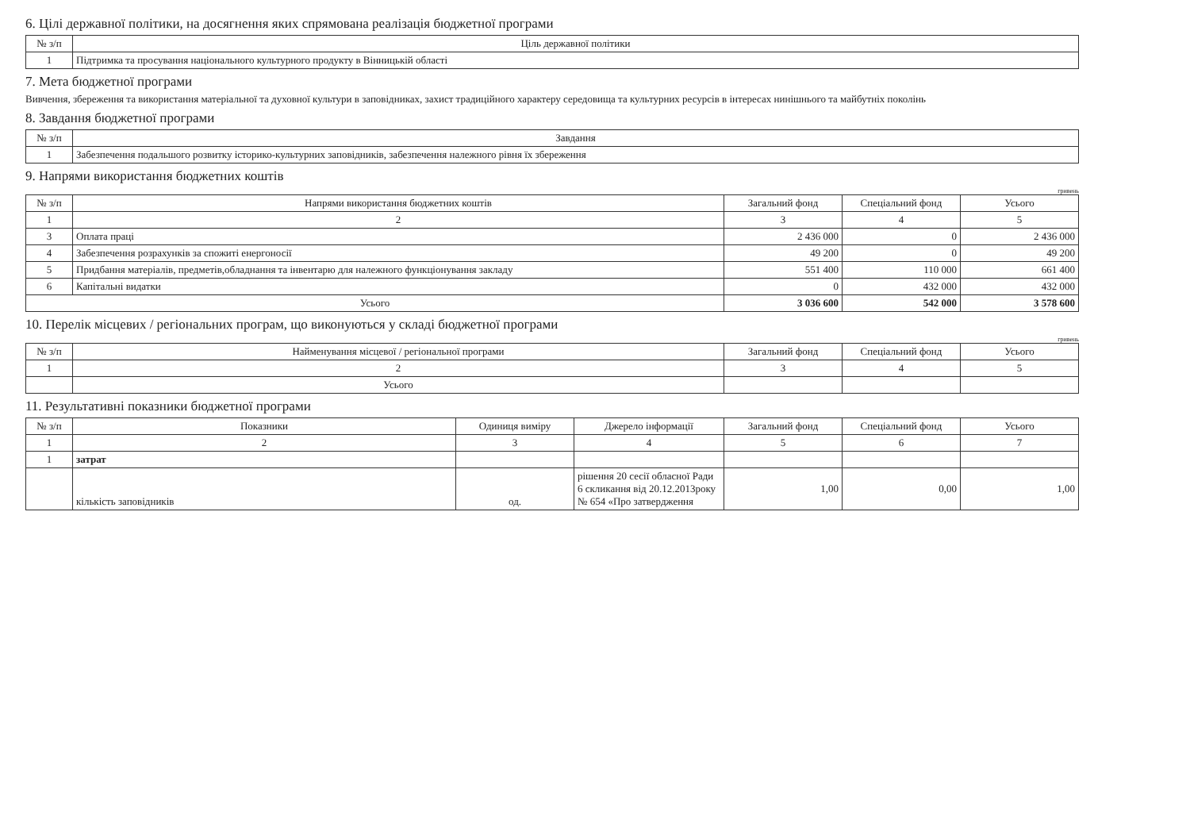6. Цілі державної політики, на досягнення яких спрямована реалізація бюджетної програми
| № з/п | Ціль державної політики |
| --- | --- |
| 1 | Підтримка та просування національного культурного продукту в Вінницькій області |
7. Мета бюджетної програми
Вивчення, збереження та використання матеріальної та духовної культури в заповідниках, захист традиційного характеру середовища та культурних ресурсів в інтересах нинішнього та майбутніх поколінь
8. Завдання бюджетної програми
| № з/п | Завдання |
| --- | --- |
| 1 | Забезпечення подальшого розвитку історико-культурних заповідників, забезпечення належного рівня їх збереження |
9. Напрями використання бюджетних коштів
гривень
| № з/п | Напрями використання бюджетних коштів | Загальний фонд | Спеціальний фонд | Усього |
| --- | --- | --- | --- | --- |
| 1 | 2 | 3 | 4 | 5 |
| 3 | Оплата праці | 2 436 000 | 0 | 2 436 000 |
| 4 | Забезпечення розрахунків за спожиті енергоносії | 49 200 | 0 | 49 200 |
| 5 | Придбання матеріалів, предметів,обладнання та інвентарю для належного функціонування закладу | 551 400 | 110 000 | 661 400 |
| 6 | Капітальні видатки | 0 | 432 000 | 432 000 |
| Усього | | 3 036 600 | 542 000 | 3 578 600 |
10. Перелік місцевих / регіональних програм, що виконуються у складі бюджетної програми
гривень
| № з/п | Найменування місцевої / регіональної програми | Загальний фонд | Спеціальний фонд | Усього |
| --- | --- | --- | --- | --- |
| 1 | 2 | 3 | 4 | 5 |
| | Усього | | | |
11. Результативні показники бюджетної програми
| № з/п | Показники | Одиниця виміру | Джерело інформації | Загальний фонд | Спеціальний фонд | Усього |
| --- | --- | --- | --- | --- | --- | --- |
| 1 | 2 | 3 | 4 | 5 | 6 | 7 |
| 1 | затрат | | | | | |
| | кількість заповідників | од. | рішення 20 сесії обласної Ради 6 скликання від 20.12.2013року № 654 «Про затвердження | 1,00 | 0,00 | 1,00 |